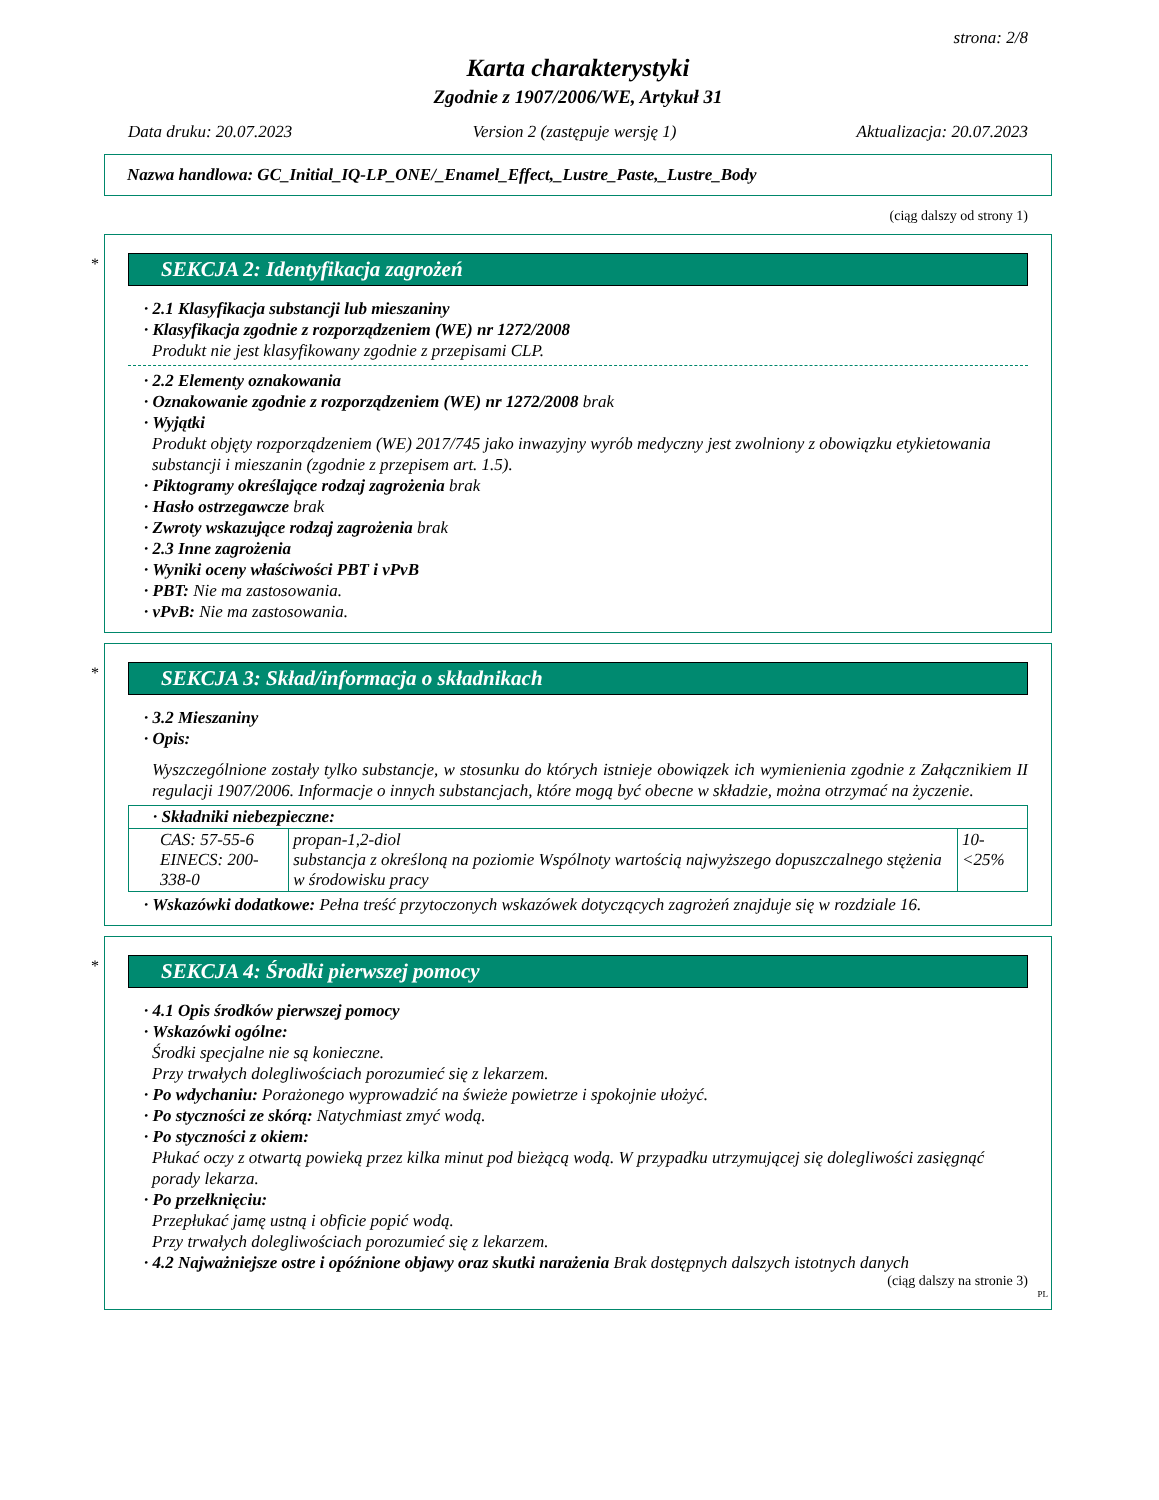strona: 2/8
Karta charakterystyki
Zgodnie z 1907/2006/WE, Artykuł 31
Data druku: 20.07.2023 Version 2 (zastępuje wersję 1) Aktualizacja: 20.07.2023
Nazwa handlowa: GC_Initial_IQ-LP_ONE/_Enamel_Effect,_Lustre_Paste,_Lustre_Body
(ciąg dalszy od strony 1)
*
SEKCJA 2: Identyfikacja zagrożeń
· 2.1 Klasyfikacja substancji lub mieszaniny
· Klasyfikacja zgodnie z rozporządzeniem (WE) nr 1272/2008
Produkt nie jest klasyfikowany zgodnie z przepisami CLP.
· 2.2 Elementy oznakowania
· Oznakowanie zgodnie z rozporządzeniem (WE) nr 1272/2008 brak
· Wyjątki
Produkt objęty rozporządzeniem (WE) 2017/745 jako inwazyjny wyrób medyczny jest zwolniony z obowiązku etykietowania substancji i mieszanin (zgodnie z przepisem art. 1.5).
· Piktogramy określające rodzaj zagrożenia brak
· Hasło ostrzegawcze brak
· Zwroty wskazujące rodzaj zagrożenia brak
· 2.3 Inne zagrożenia
· Wyniki oceny właściwości PBT i vPvB
· PBT: Nie ma zastosowania.
· vPvB: Nie ma zastosowania.
*
SEKCJA 3: Skład/informacja o składnikach
· 3.2 Mieszaniny
· Opis:
Wyszczególnione zostały tylko substancje, w stosunku do których istnieje obowiązek ich wymienienia zgodnie z Załącznikiem II regulacji 1907/2006. Informacje o innych substancjach, które mogą być obecne w składzie, można otrzymać na życzenie.
| · Składniki niebezpieczne: | | |
| CAS: 57-55-6 EINECS: 200-338-0 | propan-1,2-diol substancja z określoną na poziomie Wspólnoty wartością najwyższego dopuszczalnego stężenia w środowisku pracy | 10-<25% |
· Wskazówki dodatkowe: Pełna treść przytoczonych wskazówek dotyczących zagrożeń znajduje się w rozdziale 16.
*
SEKCJA 4: Środki pierwszej pomocy
· 4.1 Opis środków pierwszej pomocy
· Wskazówki ogólne:
Środki specjalne nie są konieczne.
Przy trwałych dolegliwościach porozumieć się z lekarzem.
· Po wdychaniu: Porażonego wyprowadzić na świeże powietrze i spokojnie ułożyć.
· Po styczności ze skórą: Natychmiast zmyć wodą.
· Po styczności z okiem:
Płukać oczy z otwartą powieką przez kilka minut pod bieżącą wodą. W przypadku utrzymującej się dolegliwości zasięgnąć porady lekarza.
· Po przełknięciu:
Przepłukać jamę ustną i obficie popić wodą.
Przy trwałych dolegliwościach porozumieć się z lekarzem.
· 4.2 Najważniejsze ostre i opóźnione objawy oraz skutki narażenia Brak dostępnych dalszych istotnych danych
(ciąg dalszy na stronie 3)
PL